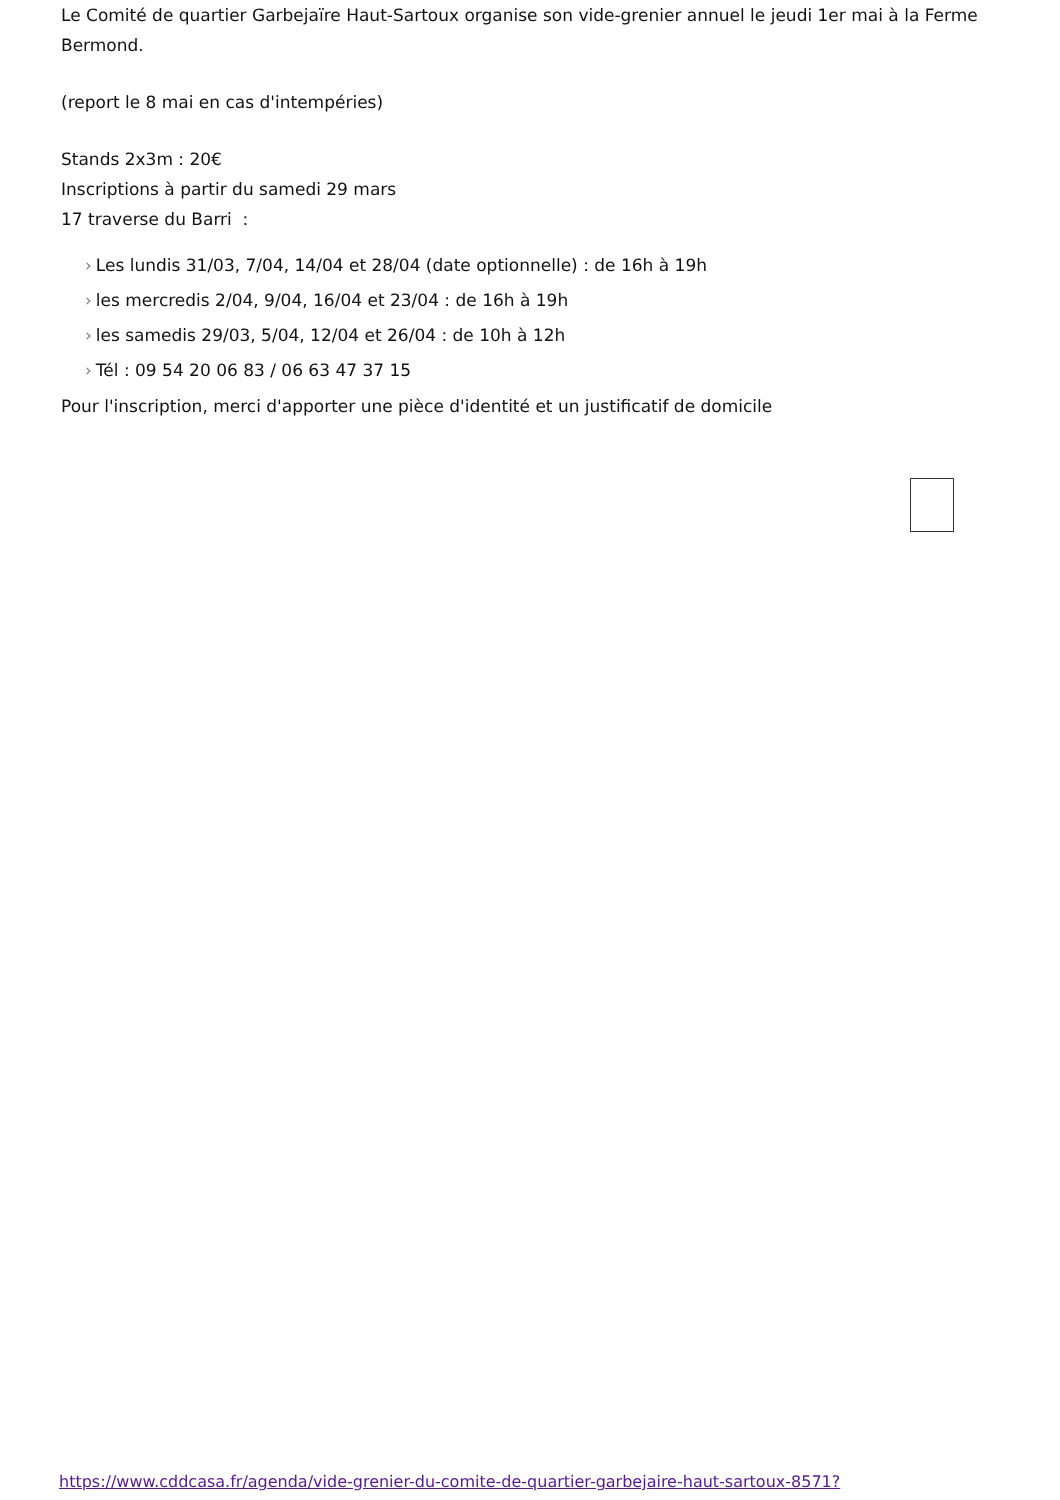Le Comité de quartier Garbejaïre Haut-Sartoux organise son vide-grenier annuel le jeudi 1er mai à la Ferme Bermond.
(report le 8 mai en cas d'intempéries)
Stands 2x3m : 20€
Inscriptions à partir du samedi 29 mars
17 traverse du Barri :
› Les lundis 31/03, 7/04, 14/04 et 28/04 (date optionnelle) : de 16h à 19h
› les mercredis 2/04, 9/04, 16/04 et 23/04 : de 16h à 19h
› les samedis 29/03, 5/04, 12/04 et 26/04 : de 10h à 12h
› Tél : 09 54 20 06 83 / 06 63 47 37 15
Pour l'inscription, merci d'apporter une pièce d'identité et un justificatif de domicile
https://www.cddcasa.fr/agenda/vide-grenier-du-comite-de-quartier-garbejaire-haut-sartoux-8571?